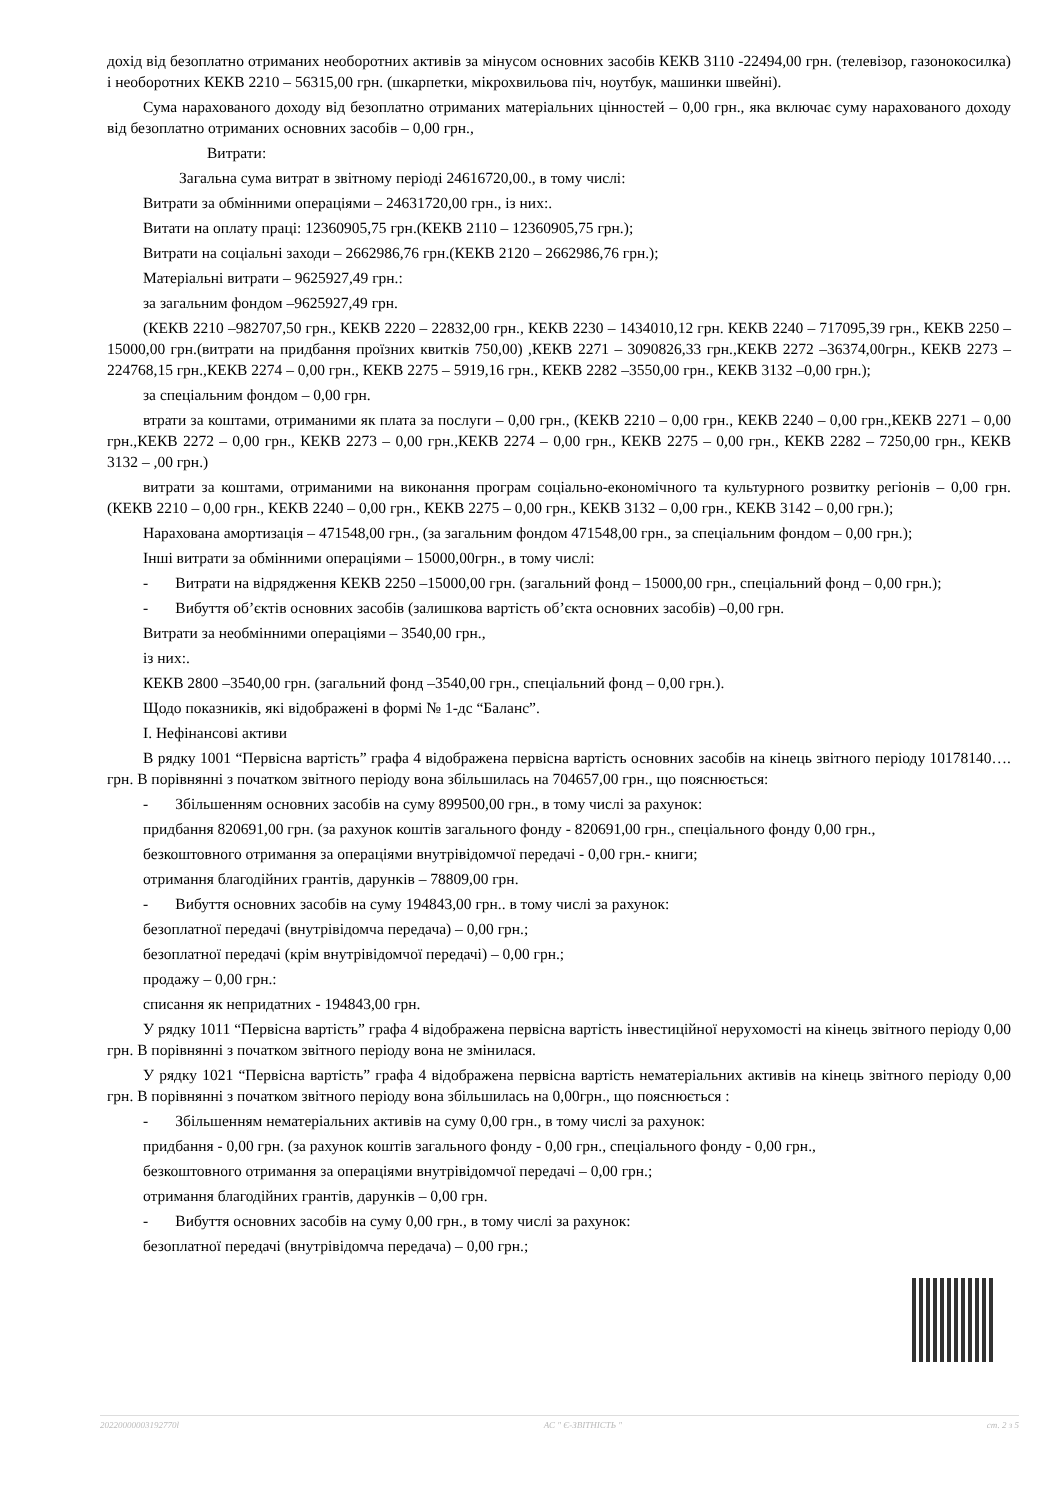дохід від безоплатно отриманих необоротних активів за мінусом основних засобів КЕКВ 3110 -22494,00 грн. (телевізор, газонокосилка) і необоротних КЕКВ 2210 – 56315,00 грн. (шкарпетки, мікрохвильова піч, ноутбук, машинки швейні).
Сума нарахованого доходу від безоплатно отриманих матеріальних цінностей – 0,00 грн., яка включає суму нарахованого доходу від безоплатно отриманих основних засобів – 0,00 грн.,
Витрати:
Загальна сума витрат в звітному періоді 24616720,00., в тому числі:
Витрати за обмінними операціями – 24631720,00 грн., із них:.
Витати на оплату праці: 12360905,75 грн.(КЕКВ 2110 – 12360905,75 грн.);
Витрати на соціальні заходи – 2662986,76 грн.(КЕКВ 2120 – 2662986,76 грн.);
Матеріальні витрати – 9625927,49 грн.:
за загальним фондом –9625927,49 грн.
(КЕКВ 2210 –982707,50 грн., КЕКВ 2220 – 22832,00 грн., КЕКВ 2230 – 1434010,12 грн. КЕКВ 2240 – 717095,39 грн., КЕКВ 2250 – 15000,00 грн.(витрати на придбання проїзних квитків 750,00) ,КЕКВ 2271 – 3090826,33 грн.,КЕКВ 2272 –36374,00грн., КЕКВ 2273 –224768,15 грн.,КЕКВ 2274 – 0,00 грн., КЕКВ 2275 – 5919,16 грн., КЕКВ 2282 –3550,00 грн., КЕКВ 3132 –0,00 грн.);
за спеціальним фондом – 0,00 грн.
втрати за коштами, отриманими як плата за послуги – 0,00 грн., (КЕКВ 2210 – 0,00 грн., КЕКВ 2240 – 0,00 грн.,КЕКВ 2271 – 0,00 грн.,КЕКВ 2272 – 0,00 грн., КЕКВ 2273 – 0,00 грн.,КЕКВ 2274 – 0,00 грн., КЕКВ 2275 – 0,00 грн., КЕКВ 2282 – 7250,00 грн., КЕКВ 3132 – ,00 грн.)
витрати за коштами, отриманими на виконання програм соціально-економічного та культурного розвитку регіонів – 0,00 грн. (КЕКВ 2210 – 0,00 грн., КЕКВ 2240 – 0,00 грн., КЕКВ 2275 – 0,00 грн., КЕКВ 3132 – 0,00 грн., КЕКВ 3142 – 0,00 грн.);
Нарахована амортизація – 471548,00 грн., (за загальним фондом 471548,00 грн., за спеціальним фондом – 0,00 грн.);
Інші витрати за обмінними операціями – 15000,00грн., в тому числі:
- Витрати на відрядження КЕКВ 2250 –15000,00 грн. (загальний фонд – 15000,00 грн., спеціальний фонд – 0,00 грн.);
- Вибуття об’єктів основних засобів (залишкова вартість об’єкта основних засобів) –0,00 грн.
Витрати за необмінними операціями – 3540,00 грн.,
із них:.
КЕКВ 2800 –3540,00 грн. (загальний фонд –3540,00 грн., спеціальний фонд – 0,00 грн.).
Щодо показників, які відображені в формі № 1-дс “Баланс”.
І. Нефінансові активи
В рядку 1001 “Первісна вартість” графа 4 відображена первісна вартість основних засобів на кінець звітного періоду 10178140…. грн. В порівнянні з початком звітного періоду вона збільшилась на 704657,00 грн., що пояснюється:
- Збільшенням основних засобів на суму 899500,00 грн., в тому числі за рахунок:
придбання 820691,00 грн. (за рахунок коштів загального фонду - 820691,00 грн., спеціального фонду 0,00 грн.,
безкоштовного отримання за операціями внутрівідомчої передачі - 0,00 грн.- книги;
отримання благодійних грантів, дарунків – 78809,00 грн.
- Вибуття основних засобів на суму 194843,00 грн.. в тому числі за рахунок:
безоплатної передачі (внутрівідомча передача) – 0,00 грн.;
безоплатної передачі (крім внутрівідомчої передачі) – 0,00 грн.;
продажу – 0,00 грн.:
списання як непридатних - 194843,00 грн.
У рядку 1011 “Первісна вартість” графа 4 відображена первісна вартість інвестиційної нерухомості на кінець звітного періоду 0,00 грн. В порівнянні з початком звітного періоду вона не змінилася.
У рядку 1021 “Первісна вартість” графа 4 відображена первісна вартість нематеріальних активів на кінець звітного періоду 0,00 грн. В порівнянні з початком звітного періоду вона збільшилась на 0,00грн., що пояснюється :
- Збільшенням нематеріальних активів на суму 0,00 грн., в тому числі за рахунок:
придбання - 0,00 грн. (за рахунок коштів загального фонду - 0,00 грн., спеціального фонду - 0,00 грн.,
безкоштовного отримання за операціями внутрівідомчої передачі – 0,00 грн.;
отримання благодійних грантів, дарунків – 0,00 грн.
- Вибуття основних засобів на суму 0,00 грн., в тому числі за рахунок:
безоплатної передачі (внутрівідомча передача) – 0,00 грн.;
20220000003192770l АС " Є-ЗВІТНІСТЬ " ст. 2 з 5